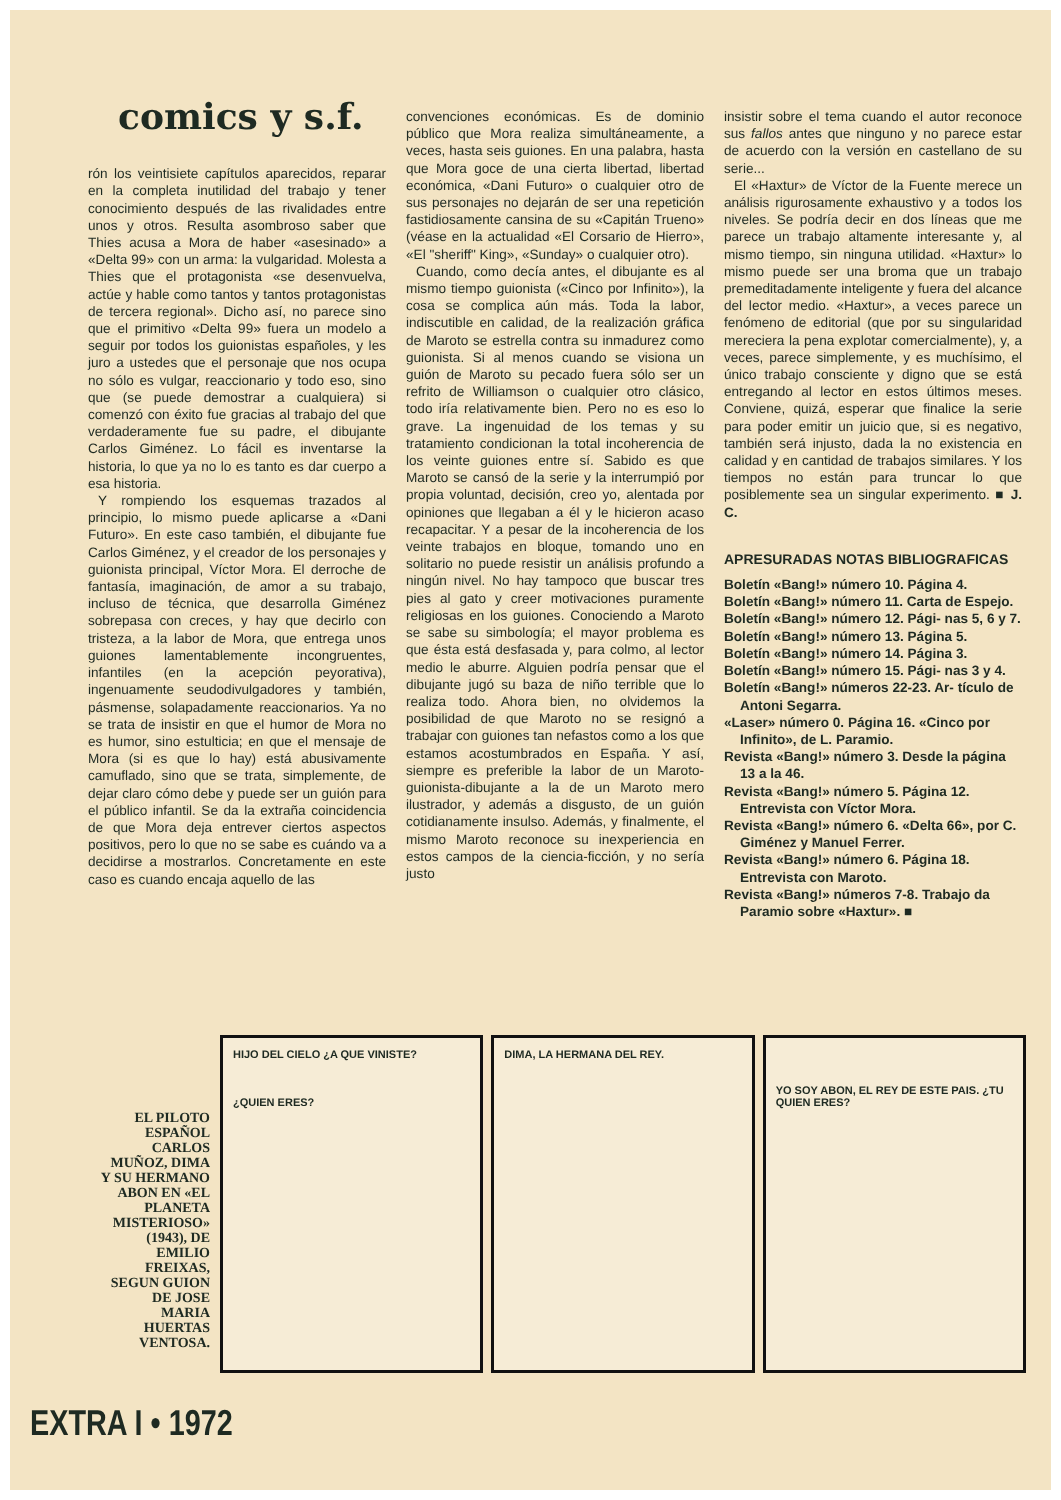comics y s.f.
rón los veintisiete capítulos aparecidos, reparar en la completa inutilidad del trabajo y tener conocimiento después de las rivalidades entre unos y otros. Resulta asombroso saber que Thies acusa a Mora de haber «asesinado» a «Delta 99» con un arma: la vulgaridad. Molesta a Thies que el protagonista «se desenvuelva, actúe y hable como tantos y tantos protagonistas de tercera regional». Dicho así, no parece sino que el primitivo «Delta 99» fuera un modelo a seguir por todos los guionistas españoles, y les juro a ustedes que el personaje que nos ocupa no sólo es vulgar, reaccionario y todo eso, sino que (se puede demostrar a cualquiera) si comenzó con éxito fue gracias al trabajo del que verdaderamente fue su padre, el dibujante Carlos Giménez. Lo fácil es inventarse la historia, lo que ya no lo es tanto es dar cuerpo a esa historia.
Y rompiendo los esquemas trazados al principio, lo mismo puede aplicarse a «Dani Futuro». En este caso también, el dibujante fue Carlos Giménez, y el creador de los personajes y guionista principal, Víctor Mora. El derroche de fantasía, imaginación, de amor a su trabajo, incluso de técnica, que desarrolla Giménez sobrepasa con creces, y hay que decirlo con tristeza, a la labor de Mora, que entrega unos guiones lamentablemente incongruentes, infantiles (en la acepción peyorativa), ingenuamente seudodivulgadores y también, pásmense, solapadamente reaccionarios. Ya no se trata de insistir en que el humor de Mora no es humor, sino estulticia; en que el mensaje de Mora (si es que lo hay) está abusivamente camuflado, sino que se trata, simplemente, de dejar claro cómo debe y puede ser un guión para el público infantil. Se da la extraña coincidencia de que Mora deja entrever ciertos aspectos positivos, pero lo que no se sabe es cuándo va a decidirse a mostrarlos. Concretamente en este caso es cuando encaja aquello de las
convenciones económicas. Es de dominio público que Mora realiza simultáneamente, a veces, hasta seis guiones. En una palabra, hasta que Mora goce de una cierta libertad, libertad económica, «Dani Futuro» o cualquier otro de sus personajes no dejarán de ser una repetición fastidiosamente cansina de su «Capitán Trueno» (véase en la actualidad «El Corsario de Hierro», «El "sheriff" King», «Sunday» o cualquier otro).
Cuando, como decía antes, el dibujante es al mismo tiempo guionista («Cinco por Infinito»), la cosa se complica aún más. Toda la labor, indiscutible en calidad, de la realización gráfica de Maroto se estrella contra su inmadurez como guionista. Si al menos cuando se visiona un guión de Maroto su pecado fuera sólo ser un refrito de Williamson o cualquier otro clásico, todo iría relativamente bien. Pero no es eso lo grave. La ingenuidad de los temas y su tratamiento condicionan la total incoherencia de los veinte guiones entre sí. Sabido es que Maroto se cansó de la serie y la interrumpió por propia voluntad, decisión, creo yo, alentada por opiniones que llegaban a él y le hicieron acaso recapacitar. Y a pesar de la incoherencia de los veinte trabajos en bloque, tomando uno en solitario no puede resistir un análisis profundo a ningún nivel. No hay tampoco que buscar tres pies al gato y creer motivaciones puramente religiosas en los guiones. Conociendo a Maroto se sabe su simbología; el mayor problema es que ésta está desfasada y, para colmo, al lector medio le aburre. Alguien podría pensar que el dibujante jugó su baza de niño terrible que lo realiza todo. Ahora bien, no olvidemos la posibilidad de que Maroto no se resignó a trabajar con guiones tan nefastos como a los que estamos acostumbrados en España. Y así, siempre es preferible la labor de un Maroto-guionista-dibujante a la de un Maroto mero ilustrador, y además a disgusto, de un guión cotidianamente insulso. Además, y finalmente, el mismo Maroto reconoce su inexperiencia en estos campos de la ciencia-ficción, y no sería justo
insistir sobre el tema cuando el autor reconoce sus fallos antes que ninguno y no parece estar de acuerdo con la versión en castellano de su serie...
El «Haxtur» de Víctor de la Fuente merece un análisis rigurosamente exhaustivo y a todos los niveles. Se podría decir en dos líneas que me parece un trabajo altamente interesante y, al mismo tiempo, sin ninguna utilidad. «Haxtur» lo mismo puede ser una broma que un trabajo premeditadamente inteligente y fuera del alcance del lector medio. «Haxtur», a veces parece un fenómeno de editorial (que por su singularidad mereciera la pena explotar comercialmente), y, a veces, parece simplemente, y es muchísimo, el único trabajo consciente y digno que se está entregando al lector en estos últimos meses. Conviene, quizá, esperar que finalice la serie para poder emitir un juicio que, si es negativo, también será injusto, dada la no existencia en calidad y en cantidad de trabajos similares. Y los tiempos no están para truncar lo que posiblemente sea un singular experimento. ■ J. C.
APRESURADAS NOTAS BIBLIOGRAFICAS
Boletín «Bang!» número 10. Página 4.
Boletín «Bang!» número 11. Carta de Espejo.
Boletín «Bang!» número 12. Pági- nas 5, 6 y 7.
Boletín «Bang!» número 13. Página 5.
Boletín «Bang!» número 14. Página 3.
Boletín «Bang!» número 15. Pági- nas 3 y 4.
Boletín «Bang!» números 22-23. Ar- tículo de Antoni Segarra.
«Laser» número 0. Página 16. «Cinco por Infinito», de L. Paramio.
Revista «Bang!» número 3. Desde la página 13 a la 46.
Revista «Bang!» número 5. Página 12. Entrevista con Víctor Mora.
Revista «Bang!» número 6. «Delta 66», por C. Giménez y Manuel Ferrer.
Revista «Bang!» número 6. Página 18. Entrevista con Maroto.
Revista «Bang!» números 7-8. Trabajo da Paramio sobre «Haxtur». ■
EL PILOTO ESPAÑOL CARLOS MUÑOZ, DIMA Y SU HERMANO ABON EN «EL PLANETA MISTERIOSO» (1943), DE EMILIO FREIXAS, SEGUN GUION DE JOSE MARIA HUERTAS VENTOSA.
HIJO DEL CIELO ¿A QUE VINISTE?
¿QUIEN ERES?
DIMA, LA HERMANA DEL REY.
YO SOY ABON, EL REY DE ESTE PAIS. ¿TU QUIEN ERES?
EXTRA I • 1972